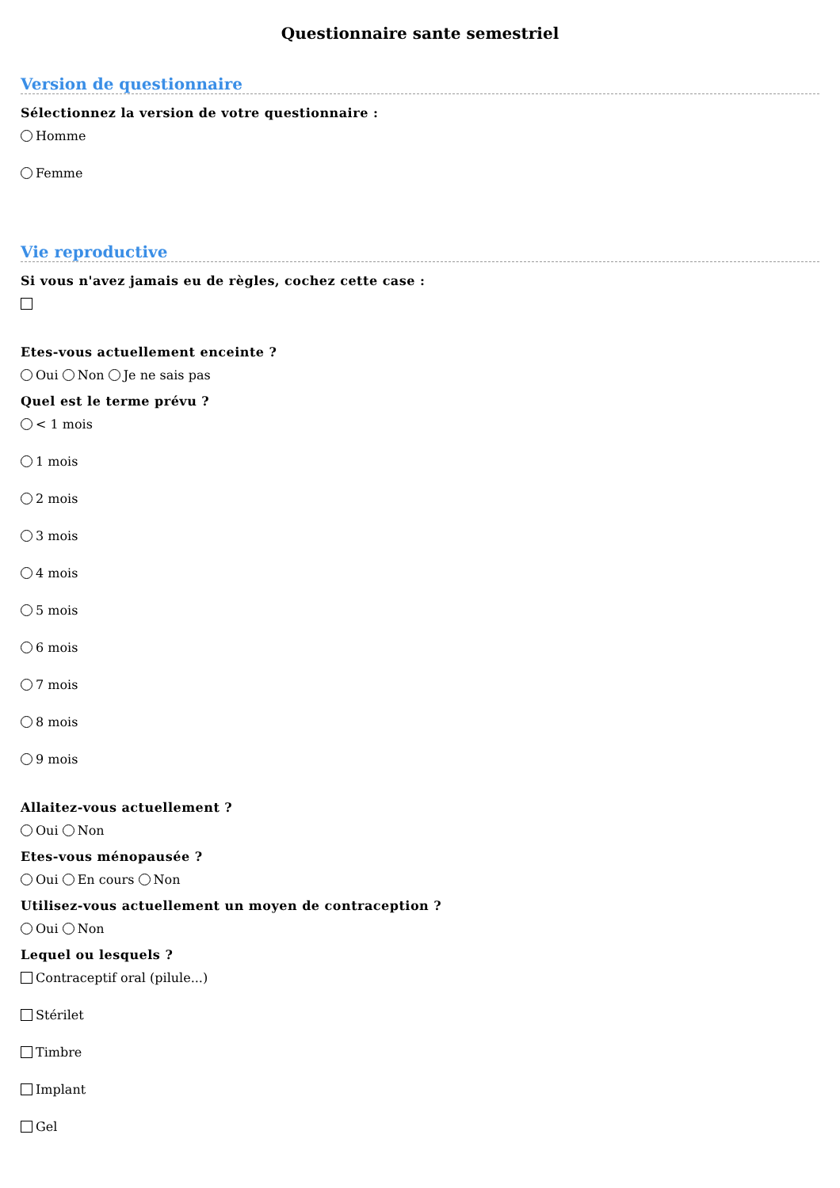Questionnaire sante semestriel
Version de questionnaire
Sélectionnez la version de votre questionnaire :
Homme
Femme
Vie reproductive
Si vous n'avez jamais eu de règles, cochez cette case :
Etes-vous actuellement enceinte ?
Oui Non Je ne sais pas
Quel est le terme prévu ?
< 1 mois
1 mois
2 mois
3 mois
4 mois
5 mois
6 mois
7 mois
8 mois
9 mois
Allaitez-vous actuellement ?
Oui Non
Etes-vous ménopausée ?
Oui En cours Non
Utilisez-vous actuellement un moyen de contraception ?
Oui Non
Lequel ou lesquels ?
Contraceptif oral (pilule...)
Stérilet
Timbre
Implant
Gel